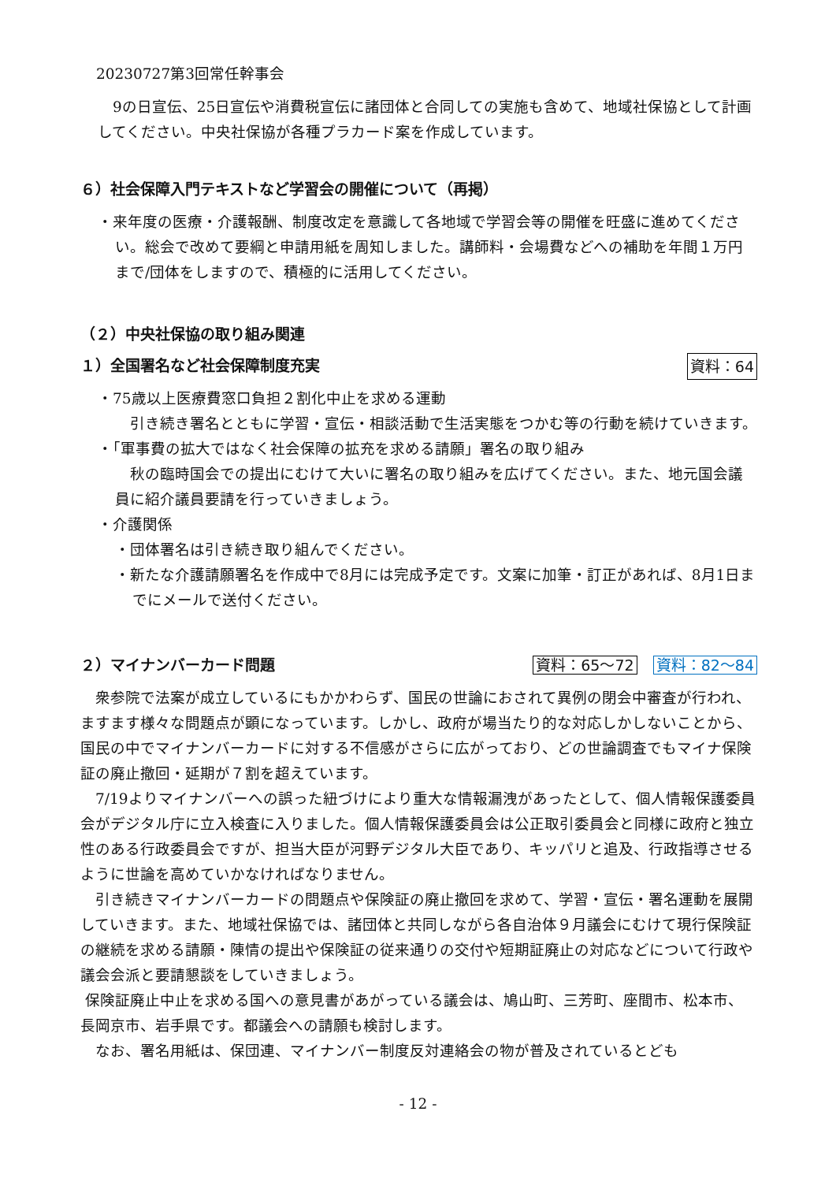20230727第3回常任幹事会
　9の日宣伝、25日宣伝や消費税宣伝に諸団体と合同しての実施も含めて、地域社保協として計画してください。中央社保協が各種プラカード案を作成しています。
６）社会保障入門テキストなど学習会の開催について（再掲）
・来年度の医療・介護報酬、制度改定を意識して各地域で学習会等の開催を旺盛に進めてください。総会で改めて要綱と申請用紙を周知しました。講師料・会場費などへの補助を年間１万円まで/団体をしますので、積極的に活用してください。
（２）中央社保協の取り組み関連
１）全国署名など社会保障制度充実 資料：64
・75歳以上医療費窓口負担２割化中止を求める運動
　引き続き署名とともに学習・宣伝・相談活動で生活実態をつかむ等の行動を続けていきます。
・「軍事費の拡大ではなく社会保障の拡充を求める請願」署名の取り組み
　秋の臨時国会での提出にむけて大いに署名の取り組みを広げてください。また、地元国会議員に紹介議員要請を行っていきましょう。
・介護関係
・団体署名は引き続き取り組んでください。
・新たな介護請願署名を作成中で8月には完成予定です。文案に加筆・訂正があれば、8月1日までにメールで送付ください。
２）マイナンバーカード問題 資料：65～72 資料：82～84
　衆参院で法案が成立しているにもかかわらず、国民の世論におされて異例の閉会中審査が行われ、ますます様々な問題点が顕になっています。しかし、政府が場当たり的な対応しかしないことから、国民の中でマイナンバーカードに対する不信感がさらに広がっており、どの世論調査でもマイナ保険証の廃止撤回・延期が７割を超えています。
　7/19よりマイナンバーへの誤った紐づけにより重大な情報漏洩があったとして、個人情報保護委員会がデジタル庁に立入検査に入りました。個人情報保護委員会は公正取引委員会と同様に政府と独立性のある行政委員会ですが、担当大臣が河野デジタル大臣であり、キッパリと追及、行政指導させるように世論を高めていかなければなりません。
　引き続きマイナンバーカードの問題点や保険証の廃止撤回を求めて、学習・宣伝・署名運動を展開していきます。また、地域社保協では、諸団体と共同しながら各自治体９月議会にむけて現行保険証の継続を求める請願・陳情の提出や保険証の従来通りの交付や短期証廃止の対応などについて行政や議会会派と要請懇談をしていきましょう。
保険証廃止中止を求める国への意見書があがっている議会は、鳩山町、三芳町、座間市、松本市、長岡京市、岩手県です。都議会への請願も検討します。
　なお、署名用紙は、保団連、マイナンバー制度反対連絡会の物が普及されているとども
- 12 -